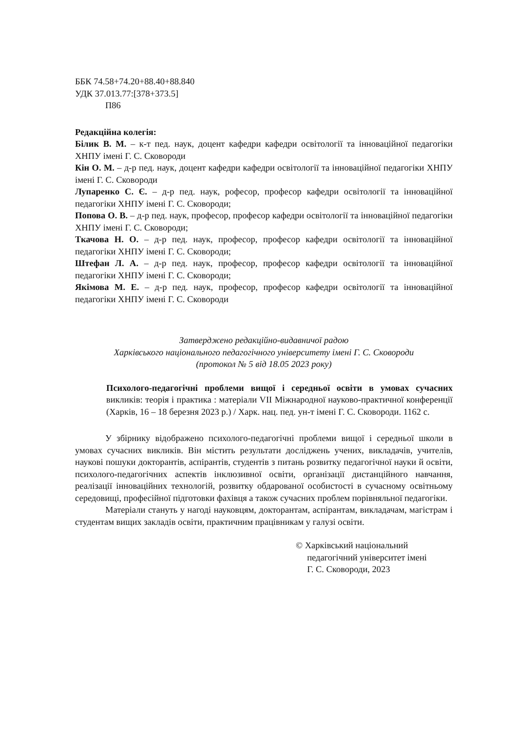ББК 74.58+74.20+88.40+88.840
УДК 37.013.77:[378+373.5]
П86
Редакційна колегія:
Білик В. М. – к-т пед. наук, доцент кафедри кафедри освітології та інноваційної педагогіки ХНПУ імені Г. С. Сковороди
Кін О. М. – д-р пед. наук, доцент кафедри кафедри освітології та інноваційної педагогіки ХНПУ імені Г. С. Сковороди
Лупаренко С. Є. – д-р пед. наук, рофесор, професор кафедри освітології та інноваційної педагогіки ХНПУ імені Г. С. Сковороди;
Попова О. В. – д-р пед. наук, професор, професор кафедри освітології та інноваційної педагогіки ХНПУ імені Г. С. Сковороди;
Ткачова Н. О. – д-р пед. наук, професор, професор кафедри освітології та інноваційної педагогіки ХНПУ імені Г. С. Сковороди;
Штефан Л. А. – д-р пед. наук, професор, професор кафедри освітології та інноваційної педагогіки ХНПУ імені Г. С. Сковороди;
Якімова М. Е. – д-р пед. наук, професор, професор кафедри освітології та інноваційної педагогіки ХНПУ імені Г. С. Сковороди
Затверджено редакційно-видавничої радою
Харківського національного педагогічного університету імені Г. С. Сковороди
(протокол № 5 від 18.05 2023 року)
Психолого-педагогічні проблеми вищої і середньої освіти в умовах сучасних викликів: теорія і практика : матеріали VII Міжнародної науково-практичної конференції (Харків, 16 – 18 березня 2023 р.) / Харк. нац. пед. ун-т імені Г. С. Сковороди. 1162 с.
У збірнику відображено психолого-педагогічні проблеми вищої і середньої школи в умовах сучасних викликів. Він містить результати досліджень учених, викладачів, учителів, наукові пошуки докторантів, аспірантів, студентів з питань розвитку педагогічної науки й освіти, психолого-педагогічних аспектів інклюзивної освіти, організації дистанційного навчання, реалізації інноваційних технологій, розвитку обдарованої особистості в сучасному освітньому середовищі, професійної підготовки фахівця а також сучасних проблем порівняльної педагогіки.
Матеріали стануть у нагоді науковцям, докторантам, аспірантам, викладачам, магістрам і студентам вищих закладів освіти, практичним працівникам у галузі освіти.
© Харківський національний
педагогічний університет імені
Г. С. Сковороди, 2023